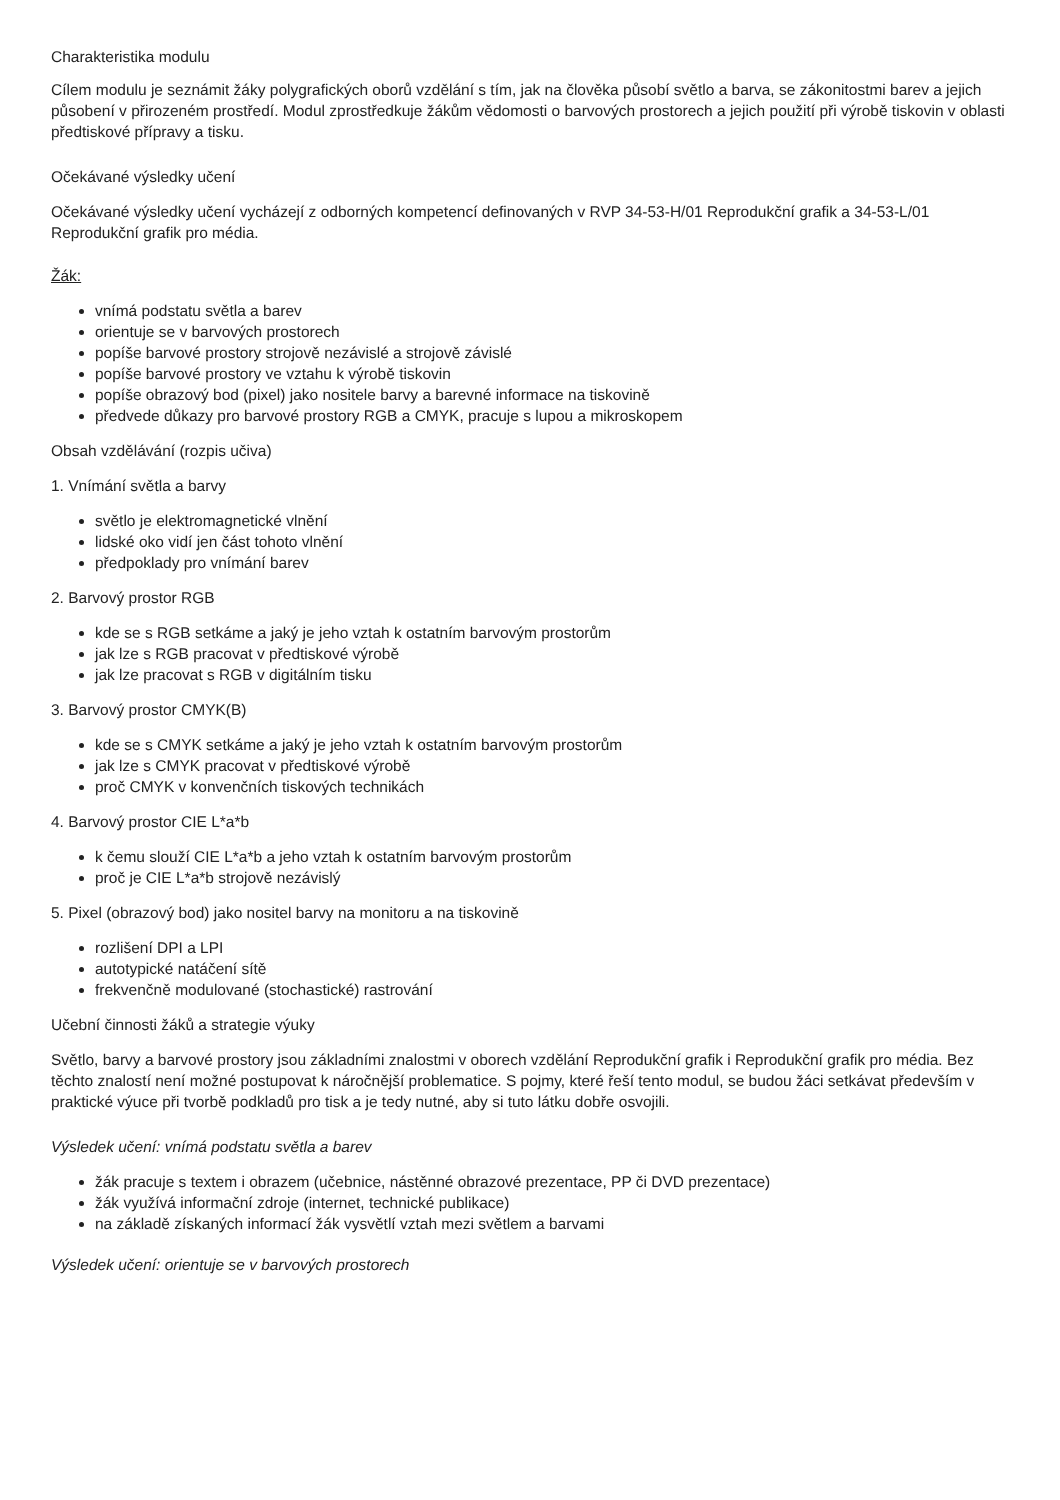Charakteristika modulu
Cílem modulu je seznámit žáky polygrafických oborů vzdělání s tím, jak na člověka působí světlo a barva, se zákonitostmi barev a jejich působení v přirozeném prostředí. Modul zprostředkuje žákům vědomosti o barvových prostorech a jejich použití při výrobě tiskovin v oblasti předtiskové přípravy a tisku.
Očekávané výsledky učení
Očekávané výsledky učení vycházejí z odborných kompetencí definovaných v RVP 34-53-H/01 Reprodukční grafik a 34-53-L/01 Reprodukční grafik pro média.
Žák:
vnímá podstatu světla a barev
orientuje se v barvových prostorech
popíše barvové prostory strojově nezávislé a strojově závislé
popíše barvové prostory ve vztahu k výrobě tiskovin
popíše obrazový bod (pixel) jako nositele barvy a barevné informace na tiskovině
předvede důkazy pro barvové prostory RGB a CMYK, pracuje s lupou a mikroskopem
Obsah vzdělávání (rozpis učiva)
1. Vnímání světla a barvy
světlo je elektromagnetické vlnění
lidské oko vidí jen část tohoto vlnění
předpoklady pro vnímání barev
2. Barvový prostor RGB
kde se s RGB setkáme a jaký je jeho vztah k ostatním barvovým prostorům
jak lze s RGB pracovat v předtiskové výrobě
jak lze pracovat s RGB v digitálním tisku
3. Barvový prostor CMYK(B)
kde se s CMYK setkáme a jaký je jeho vztah k ostatním barvovým prostorům
jak lze s CMYK pracovat v předtiskové výrobě
proč CMYK v konvenčních tiskových technikách
4. Barvový prostor CIE L*a*b
k čemu slouží CIE L*a*b a jeho vztah k ostatním barvovým prostorům
proč je CIE L*a*b strojově nezávislý
5. Pixel (obrazový bod) jako nositel barvy na monitoru a na tiskovině
rozlišení DPI a LPI
autotypické natáčení sítě
frekvenčně modulované (stochastické) rastrování
Učební činnosti žáků a strategie výuky
Světlo, barvy a barvové prostory jsou základními znalostmi v oborech vzdělání Reprodukční grafik i Reprodukční grafik pro média. Bez těchto znalostí není možné postupovat k náročnější problematice. S pojmy, které řeší tento modul, se budou žáci setkávat především v praktické výuce při tvorbě podkladů pro tisk a je tedy nutné, aby si tuto látku dobře osvojili.
Výsledek učení: vnímá podstatu světla a barev
žák pracuje s textem i obrazem (učebnice, nástěnné obrazové prezentace, PP či DVD prezentace)
žák využívá informační zdroje (internet, technické publikace)
na základě získaných informací žák vysvětlí vztah mezi světlem a barvami
Výsledek učení: orientuje se v barvových prostorech